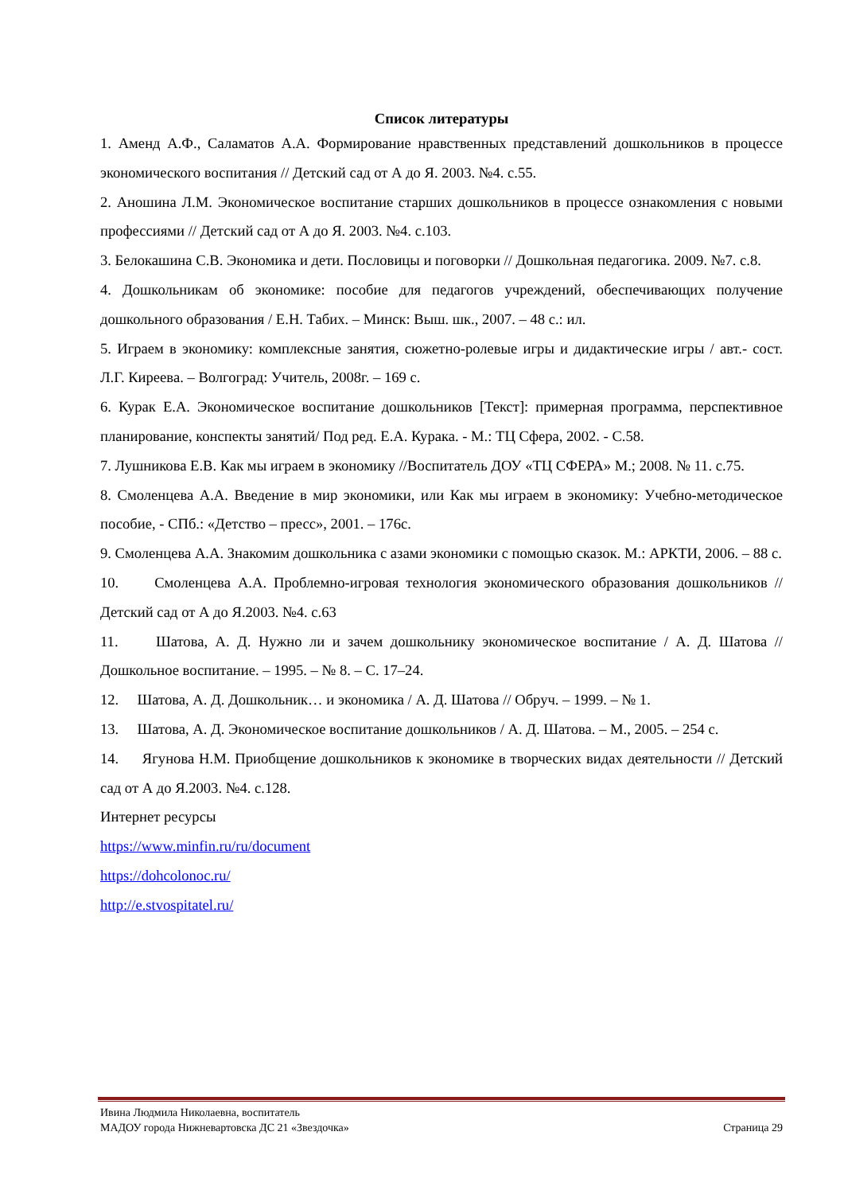Список литературы
1. Аменд А.Ф., Саламатов А.А. Формирование нравственных представлений дошкольников в процессе экономического воспитания // Детский сад от А до Я. 2003. №4. с.55.
2. Аношина Л.М. Экономическое воспитание старших дошкольников в процессе ознакомления с новыми профессиями // Детский сад от А до Я. 2003. №4. с.103.
3. Белокашина С.В. Экономика и дети. Пословицы и поговорки // Дошкольная педагогика. 2009. №7. с.8.
4. Дошкольникам об экономике: пособие для педагогов учреждений, обеспечивающих получение дошкольного образования / Е.Н. Табих. – Минск: Выш. шк., 2007. – 48 с.: ил.
5. Играем в экономику: комплексные занятия, сюжетно-ролевые игры и дидактические игры / авт.- сост. Л.Г. Киреева. – Волгоград: Учитель, 2008г. – 169 с.
6. Курак Е.А. Экономическое воспитание дошкольников [Текст]: примерная программа, перспективное планирование, конспекты занятий/ Под ред. Е.А. Курака. - М.: ТЦ Сфера, 2002. - С.58.
7. Лушникова Е.В. Как мы играем в экономику //Воспитатель ДОУ «ТЦ СФЕРА» М.; 2008. № 11. с.75.
8. Смоленцева А.А. Введение в мир экономики, или Как мы играем в экономику: Учебно-методическое пособие, - СПб.: «Детство – пресс», 2001. – 176с.
9. Смоленцева А.А. Знакомим дошкольника с азами экономики с помощью сказок. М.: АРКТИ, 2006. – 88 с.
10. Смоленцева А.А. Проблемно-игровая технология экономического образования дошкольников // Детский сад от А до Я.2003. №4. с.63
11. Шатова, А. Д. Нужно ли и зачем дошкольнику экономическое воспитание / А. Д. Шатова // Дошкольное воспитание. – 1995. – № 8. – С. 17–24.
12. Шатова, А. Д. Дошкольник… и экономика / А. Д. Шатова // Обруч. – 1999. – № 1.
13. Шатова, А. Д. Экономическое воспитание дошкольников / А. Д. Шатова. – М., 2005. – 254 с.
14. Ягунова Н.М. Приобщение дошкольников к экономике в творческих видах деятельности // Детский сад от А до Я.2003. №4. с.128.
Интернет ресурсы
https://www.minfin.ru/ru/document
https://dohcolonoc.ru/
http://e.stvospitatel.ru/
Ивина Людмила Николаевна, воспитатель
МАДОУ города Нижневартовска ДС 21 «Звездочка» Страница 29